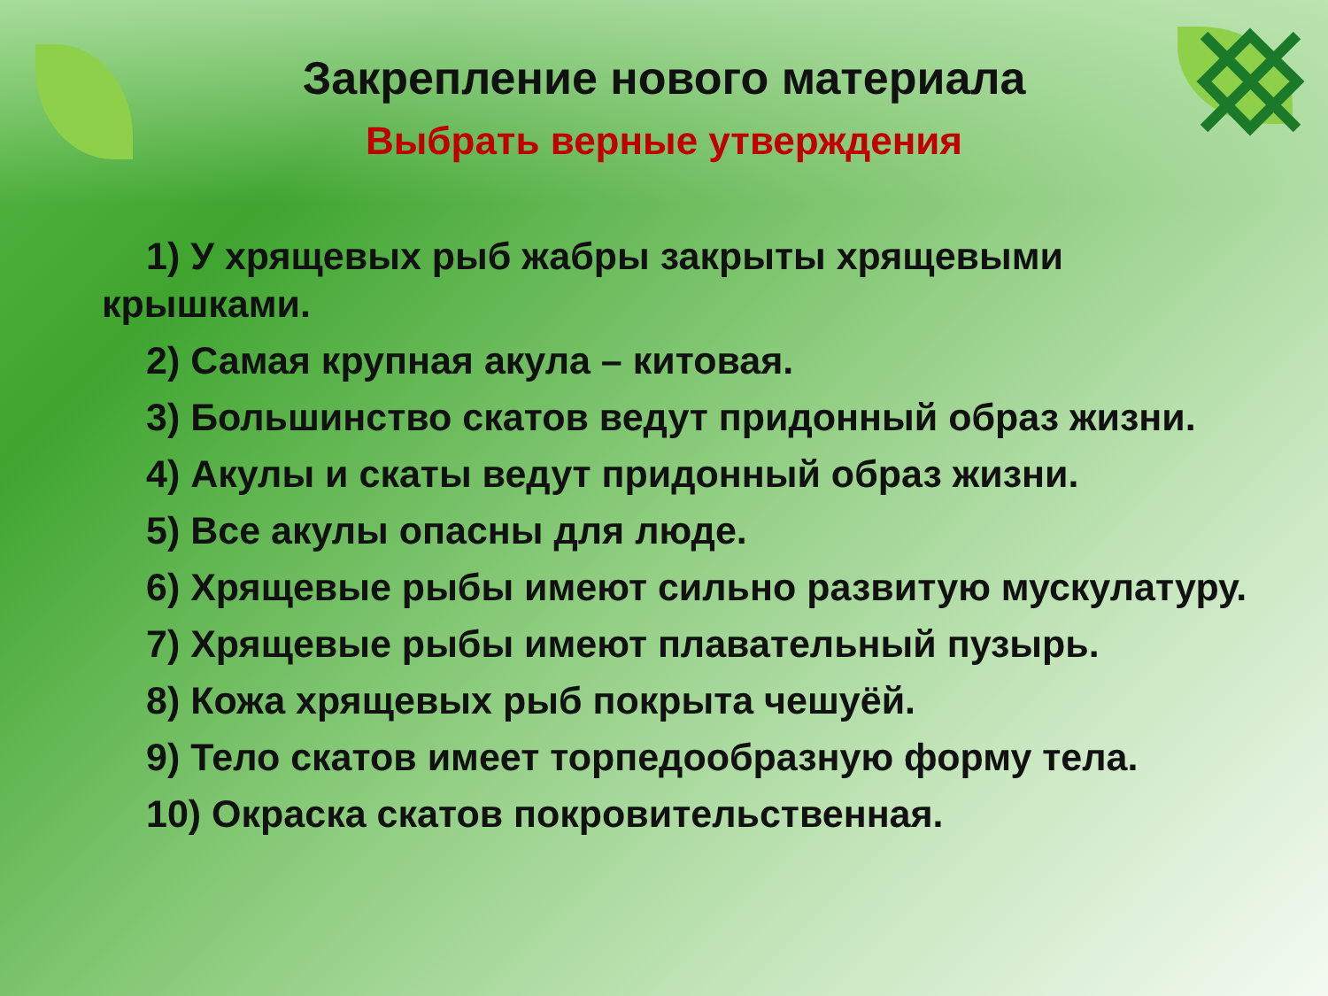Закрепление нового материала
Выбрать верные утверждения
1) У хрящевых рыб жабры закрыты хрящевыми крышками.
2) Самая крупная акула – китовая.
3) Большинство скатов ведут придонный образ жизни.
4) Акулы и скаты ведут придонный образ жизни.
5) Все акулы опасны для люде.
6) Хрящевые рыбы имеют сильно развитую мускулатуру.
7) Хрящевые рыбы имеют плавательный пузырь.
8) Кожа хрящевых рыб покрыта чешуёй.
9) Тело скатов имеет торпедообразную форму тела.
10) Окраска скатов покровительственная.